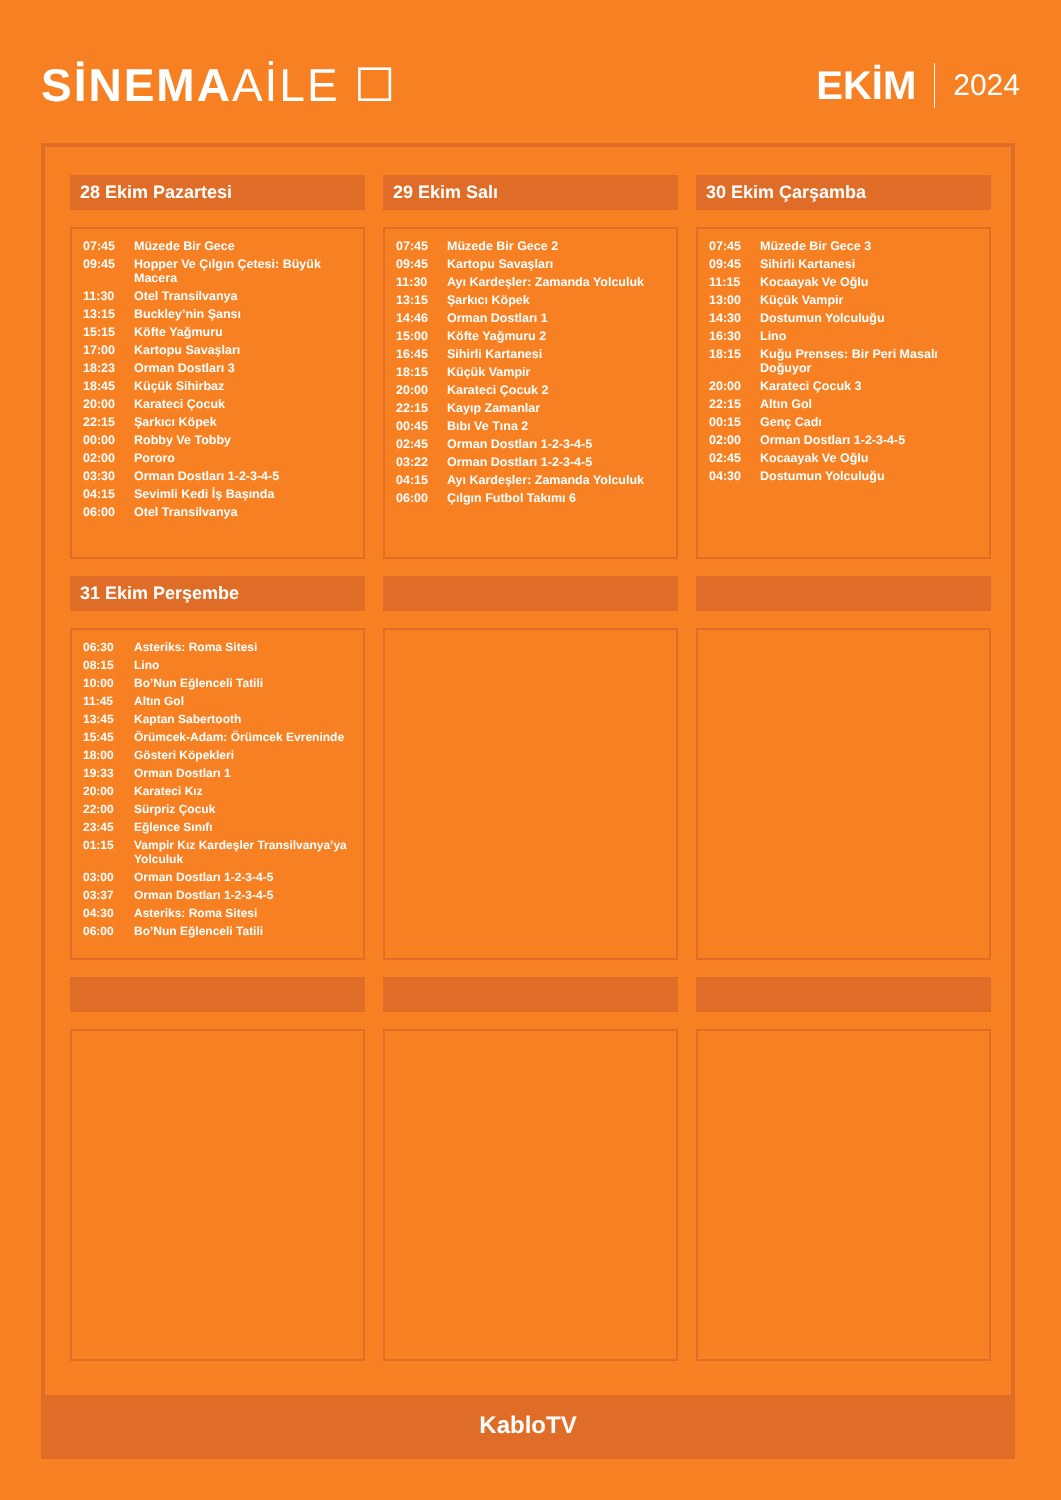SİNEMAAİLE ☐
EKİM 2024
28 Ekim Pazartesi
| 07:45 | Müzede Bir Gece |
| 09:45 | Hopper Ve Çılgın Çetesi: Büyük Macera |
| 11:30 | Otel Transilvanya |
| 13:15 | Buckley’nin Şansı |
| 15:15 | Köfte Yağmuru |
| 17:00 | Kartopu Savaşları |
| 18:23 | Orman Dostları 3 |
| 18:45 | Küçük Sihirbaz |
| 20:00 | Karateci Çocuk |
| 22:15 | Şarkıcı Köpek |
| 00:00 | Robby Ve Tobby |
| 02:00 | Pororo |
| 03:30 | Orman Dostları 1-2-3-4-5 |
| 04:15 | Sevimli Kedi İş Başında |
| 06:00 | Otel Transilvanya |
29 Ekim Salı
| 07:45 | Müzede Bir Gece 2 |
| 09:45 | Kartopu Savaşları |
| 11:30 | Ayı Kardeşler: Zamanda Yolculuk |
| 13:15 | Şarkıcı Köpek |
| 14:46 | Orman Dostları 1 |
| 15:00 | Köfte Yağmuru 2 |
| 16:45 | Sihirli Kartanesi |
| 18:15 | Küçük Vampir |
| 20:00 | Karateci Çocuk 2 |
| 22:15 | Kayıp Zamanlar |
| 00:45 | Bıbı Ve Tına 2 |
| 02:45 | Orman Dostları 1-2-3-4-5 |
| 03:22 | Orman Dostları 1-2-3-4-5 |
| 04:15 | Ayı Kardeşler: Zamanda Yolculuk |
| 06:00 | Çılgın Futbol Takımı 6 |
30 Ekim Çarşamba
| 07:45 | Müzede Bir Gece 3 |
| 09:45 | Sihirli Kartanesi |
| 11:15 | Kocaayak Ve Oğlu |
| 13:00 | Küçük Vampir |
| 14:30 | Dostumun Yolculuğu |
| 16:30 | Lino |
| 18:15 | Kuğu Prenses: Bir Peri Masalı Doğuyor |
| 20:00 | Karateci Çocuk 3 |
| 22:15 | Altın Gol |
| 00:15 | Genç Cadı |
| 02:00 | Orman Dostları 1-2-3-4-5 |
| 02:45 | Kocaayak Ve Oğlu |
| 04:30 | Dostumun Yolculuğu |
31 Ekim Perşembe
| 06:30 | Asteriks: Roma Sitesi |
| 08:15 | Lino |
| 10:00 | Bo’Nun Eğlenceli Tatili |
| 11:45 | Altın Gol |
| 13:45 | Kaptan Sabertooth |
| 15:45 | Örümcek-Adam: Örümcek Evreninde |
| 18:00 | Gösteri Köpekleri |
| 19:33 | Orman Dostları 1 |
| 20:00 | Karateci Kız |
| 22:00 | Sürpriz Çocuk |
| 23:45 | Eğlence Sınıfı |
| 01:15 | Vampir Kız Kardeşler Transilvanya’ya Yolculuk |
| 03:00 | Orman Dostları 1-2-3-4-5 |
| 03:37 | Orman Dostları 1-2-3-4-5 |
| 04:30 | Asteriks: Roma Sitesi |
| 06:00 | Bo’Nun Eğlenceli Tatili |
KabloTV